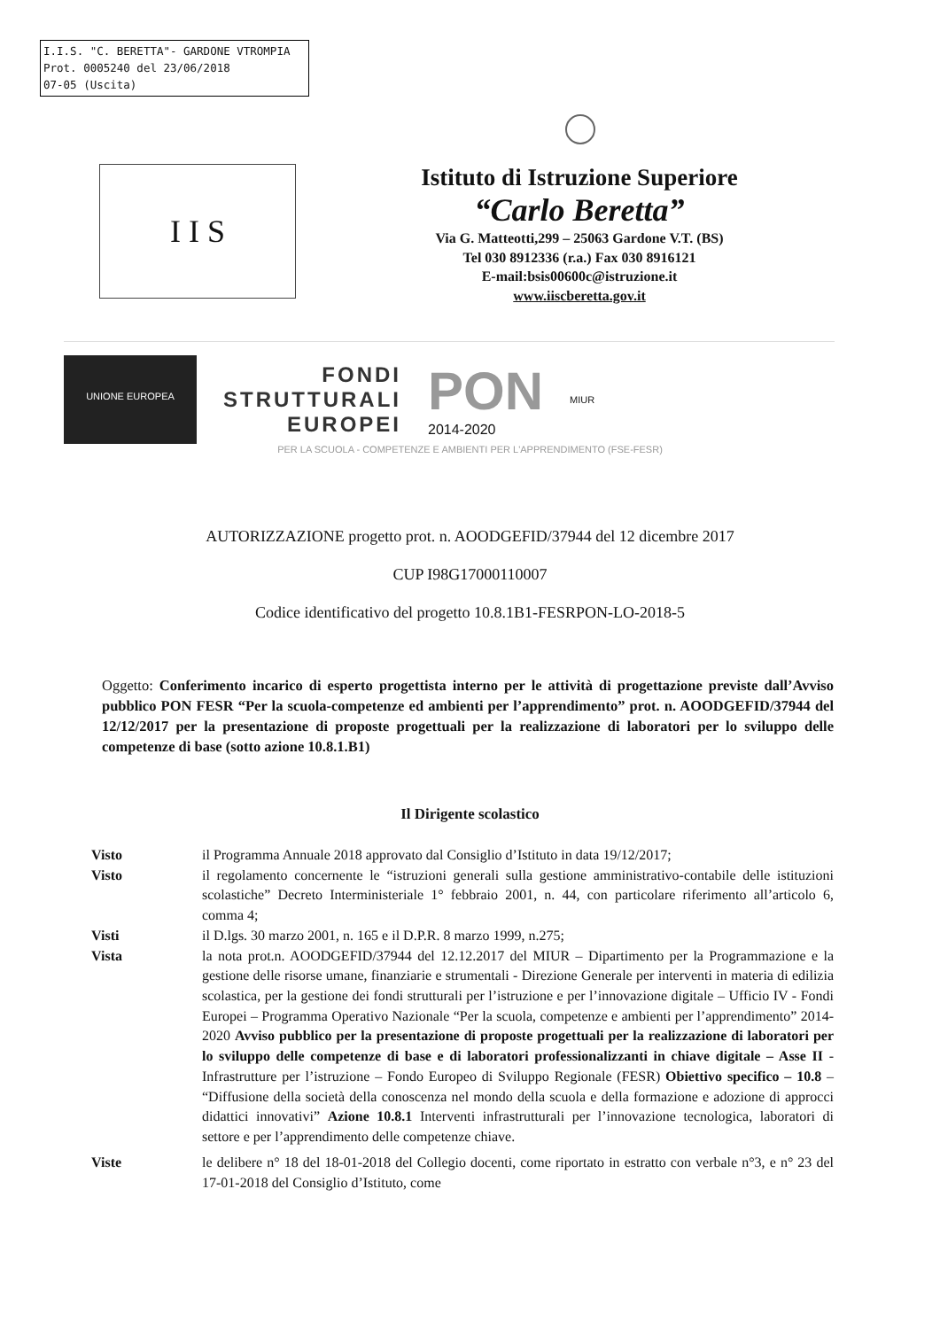I.I.S. "C. BERETTA"- GARDONE VTROMPIA
Prot. 0005240 del 23/06/2018
07-05 (Uscita)
I I S
Istituto di Istruzione Superiore
“Carlo Beretta”
Via G. Matteotti,299 – 25063 Gardone V.T. (BS)
Tel 030 8912336 (r.a.) Fax 030 8916121
E-mail:bsis00600c@istruzione.it
www.iiscberetta.gov.it
UNIONE EUROPEA
FONDI
STRUTTURALI
EUROPEI
PON
2014-2020
MIUR
PER LA SCUOLA - COMPETENZE E AMBIENTI PER L'APPRENDIMENTO (FSE-FESR)
AUTORIZZAZIONE progetto prot. n. AOODGEFID/37944 del 12 dicembre 2017
CUP I98G17000110007
Codice identificativo del progetto 10.8.1B1-FESRPON-LO-2018-5
Oggetto: Conferimento incarico di esperto progettista interno per le attività di progettazione previste dall’Avviso pubblico PON FESR “Per la scuola-competenze ed ambienti per l’apprendimento” prot. n. AOODGEFID/37944 del 12/12/2017 per la presentazione di proposte progettuali per la realizzazione di laboratori per lo sviluppo delle competenze di base (sotto azione 10.8.1.B1)
Il Dirigente scolastico
Visto il Programma Annuale 2018 approvato dal Consiglio d’Istituto in data 19/12/2017;
Visto il regolamento concernente le “istruzioni generali sulla gestione amministrativo-contabile delle istituzioni scolastiche” Decreto Interministeriale 1° febbraio 2001, n. 44, con particolare riferimento all’articolo 6, comma 4;
Visti il D.lgs. 30 marzo 2001, n. 165 e il D.P.R. 8 marzo 1999, n.275;
Vista la nota prot.n. AOODGEFID/37944 del 12.12.2017 del MIUR – Dipartimento per la Programmazione e la gestione delle risorse umane, finanziarie e strumentali - Direzione Generale per interventi in materia di edilizia scolastica, per la gestione dei fondi strutturali per l’istruzione e per l’innovazione digitale – Ufficio IV - Fondi Europei – Programma Operativo Nazionale “Per la scuola, competenze e ambienti per l’apprendimento” 2014-2020 Avviso pubblico per la presentazione di proposte progettuali per la realizzazione di laboratori per lo sviluppo delle competenze di base e di laboratori professionalizzanti in chiave digitale – Asse II - Infrastrutture per l’istruzione – Fondo Europeo di Sviluppo Regionale (FESR) Obiettivo specifico – 10.8 – “Diffusione della società della conoscenza nel mondo della scuola e della formazione e adozione di approcci didattici innovativi” Azione 10.8.1 Interventi infrastrutturali per l’innovazione tecnologica, laboratori di settore e per l’apprendimento delle competenze chiave.
Viste le delibere n° 18 del 18-01-2018 del Collegio docenti, come riportato in estratto con verbale n°3, e n° 23 del 17-01-2018 del Consiglio d’Istituto, come